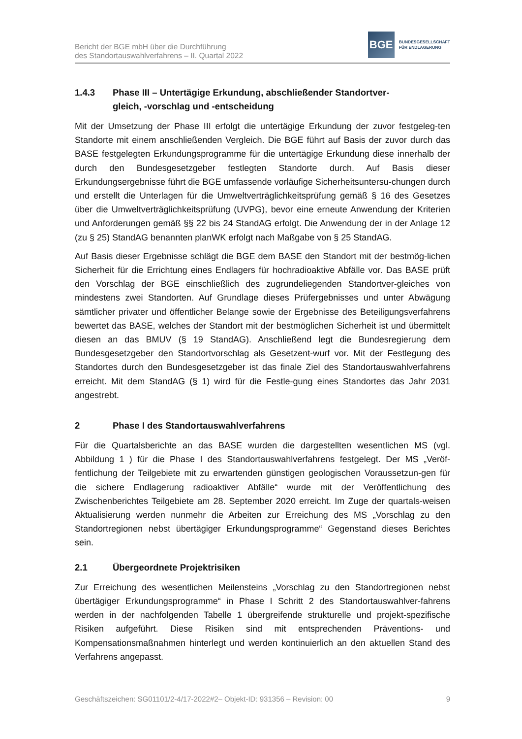Bericht der BGE mbH über die Durchführung
des Standortauswahlverfahrens – II. Quartal 2022
BGE
BUNDESGESELLSCHAFT
FÜR ENDLAGERUNG
1.4.3 Phase III – Untertägige Erkundung, abschließender Standortver-
gleich, -vorschlag und -entscheidung
Mit der Umsetzung der Phase III erfolgt die untertägige Erkundung der zuvor festgeleg-ten Standorte mit einem anschließenden Vergleich. Die BGE führt auf Basis der zuvor durch das BASE festgelegten Erkundungsprogramme für die untertägige Erkundung diese innerhalb der durch den Bundesgesetzgeber festlegten Standorte durch. Auf Basis dieser Erkundungsergebnisse führt die BGE umfassende vorläufige Sicherheitsuntersu-chungen durch und erstellt die Unterlagen für die Umweltverträglichkeitsprüfung gemäß § 16 des Gesetzes über die Umweltverträglichkeitsprüfung (UVPG), bevor eine erneute Anwendung der Kriterien und Anforderungen gemäß §§ 22 bis 24 StandAG erfolgt. Die Anwendung der in der Anlage 12 (zu § 25) StandAG benannten planWK erfolgt nach Maßgabe von § 25 StandAG.
Auf Basis dieser Ergebnisse schlägt die BGE dem BASE den Standort mit der bestmög-lichen Sicherheit für die Errichtung eines Endlagers für hochradioaktive Abfälle vor. Das BASE prüft den Vorschlag der BGE einschließlich des zugrundeliegenden Standortver-gleiches von mindestens zwei Standorten. Auf Grundlage dieses Prüfergebnisses und unter Abwägung sämtlicher privater und öffentlicher Belange sowie der Ergebnisse des Beteiligungsverfahrens bewertet das BASE, welches der Standort mit der bestmöglichen Sicherheit ist und übermittelt diesen an das BMUV (§ 19 StandAG). Anschließend legt die Bundesregierung dem Bundesgesetzgeber den Standortvorschlag als Gesetzent-wurf vor. Mit der Festlegung des Standortes durch den Bundesgesetzgeber ist das finale Ziel des Standortauswahlverfahrens erreicht. Mit dem StandAG (§ 1) wird für die Festle-gung eines Standortes das Jahr 2031 angestrebt.
2 Phase I des Standortauswahlverfahrens
Für die Quartalsberichte an das BASE wurden die dargestellten wesentlichen MS (vgl. Abbildung 1 ) für die Phase I des Standortauswahlverfahrens festgelegt. Der MS „Veröf-fentlichung der Teilgebiete mit zu erwartenden günstigen geologischen Voraussetzun-gen für die sichere Endlagerung radioaktiver Abfälle“ wurde mit der Veröffentlichung des Zwischenberichtes Teilgebiete am 28. September 2020 erreicht. Im Zuge der quartals-weisen Aktualisierung werden nunmehr die Arbeiten zur Erreichung des MS „Vorschlag zu den Standortregionen nebst übertägiger Erkundungsprogramme“ Gegenstand dieses Berichtes sein.
2.1 Übergeordnete Projektrisiken
Zur Erreichung des wesentlichen Meilensteins „Vorschlag zu den Standortregionen nebst übertägiger Erkundungsprogramme“ in Phase I Schritt 2 des Standortauswahlver-fahrens werden in der nachfolgenden Tabelle 1 übergreifende strukturelle und projekt-spezifische Risiken aufgeführt. Diese Risiken sind mit entsprechenden Präventions- und Kompensationsmaßnahmen hinterlegt und werden kontinuierlich an den aktuellen Stand des Verfahrens angepasst.
Geschäftszeichen: SG01101/2-4/17-2022#2– Objekt-ID: 931356 – Revision: 00 9